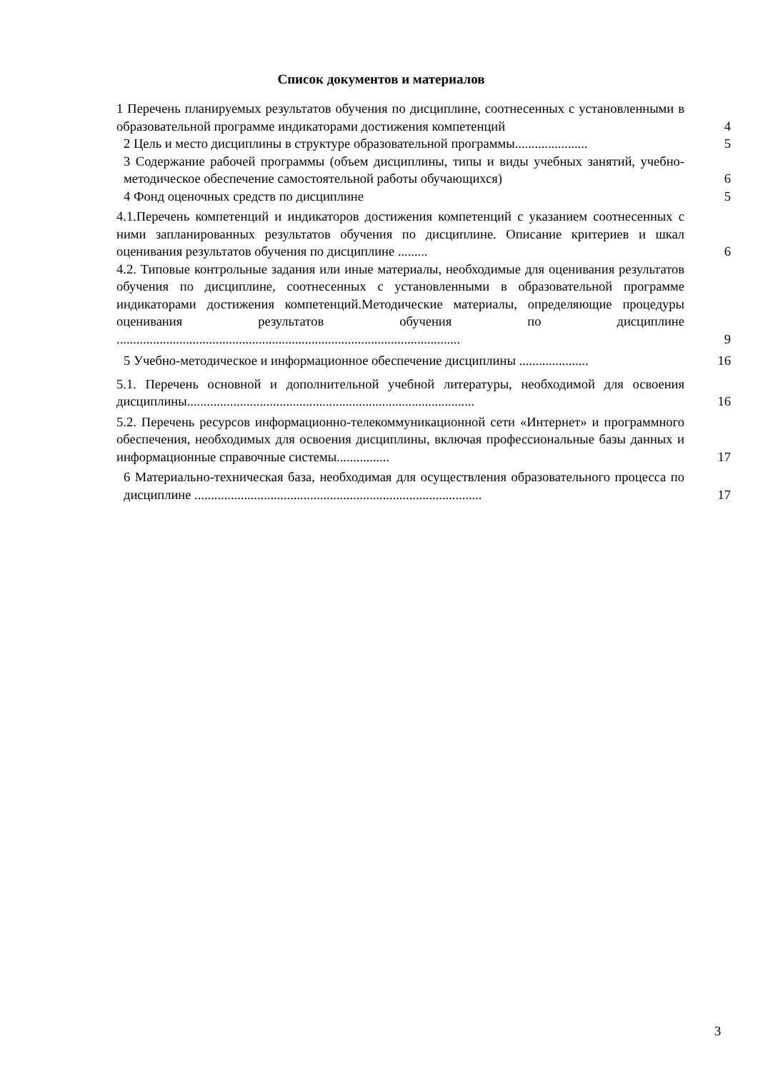Список документов и материалов
1 Перечень планируемых результатов обучения по дисциплине, соотнесенных с установленными в образовательной программе индикаторами достижения компетенций
4
2 Цель и место дисциплины в структуре образовательной программы......................
5
3 Содержание рабочей программы (объем дисциплины, типы и виды учебных занятий, учебно-методическое обеспечение самостоятельной работы обучающихся)
6
4 Фонд оценочных средств по дисциплине
5
4.1.Перечень компетенций и индикаторов достижения компетенций с указанием соотнесенных с ними запланированных результатов обучения по дисциплине. Описание критериев и шкал оценивания результатов обучения по дисциплине .........
6
4.2. Типовые контрольные задания или иные материалы, необходимые для оценивания результатов обучения по дисциплине, соотнесенных с установленными в образовательной программе индикаторами достижения компетенций.Методические материалы, определяющие процедуры оценивания результатов обучения по дисциплине ........................................................................................................
9
5 Учебно-методическое и информационное обеспечение дисциплины .....................
16
5.1. Перечень основной и дополнительной учебной литературы, необходимой для освоения дисциплины.......................................................................................
16
5.2. Перечень ресурсов информационно-телекоммуникационной сети «Интернет» и программного обеспечения, необходимых для освоения дисциплины, включая профессиональные базы данных и информационные справочные системы................
17
6 Материально-техническая база, необходимая для осуществления образовательного процесса по дисциплине .......................................................................................
17
3